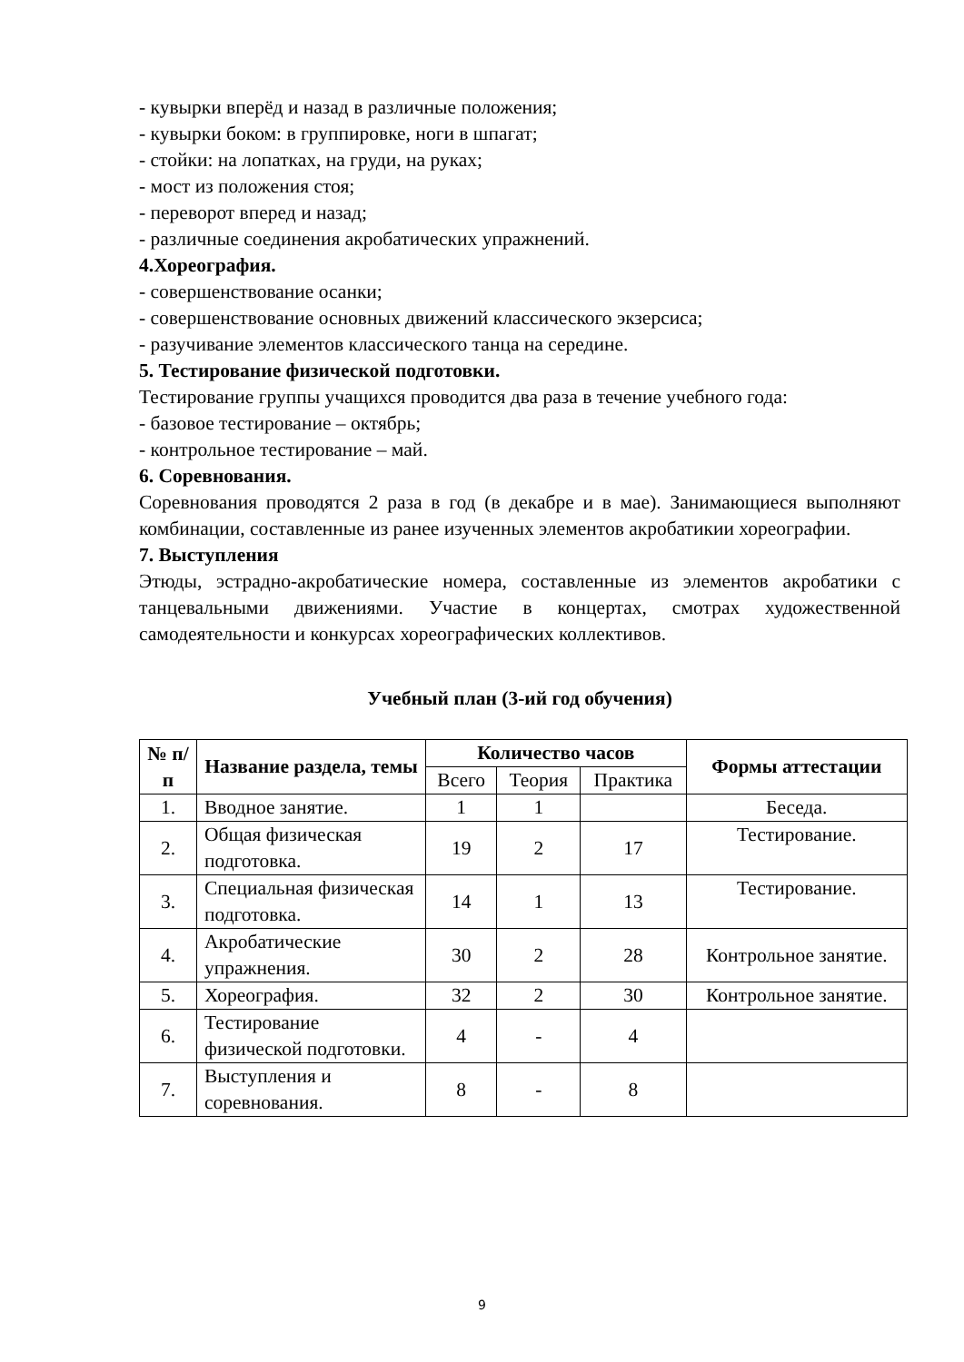- кувырки вперёд и назад в различные положения;
- кувырки боком: в группировке, ноги в шпагат;
- стойки: на лопатках, на груди, на руках;
- мост из положения стоя;
- переворот вперед и назад;
- различные соединения акробатических упражнений.
4.Хореография.
- совершенствование осанки;
- совершенствование основных движений классического экзерсиса;
- разучивание элементов классического танца на середине.
5. Тестирование физической подготовки.
Тестирование группы учащихся проводится два раза в течение учебного года:
- базовое тестирование – октябрь;
- контрольное тестирование – май.
6. Соревнования.
Соревнования проводятся 2 раза в год (в декабре и в мае). Занимающиеся выполняют комбинации, составленные из ранее изученных элементов акробатикии хореографии.
7. Выступления
Этюды, эстрадно-акробатические номера, составленные из элементов акробатики с танцевальными движениями. Участие в концертах, смотрах художественной самодеятельности и конкурсах хореографических коллективов.
Учебный план (3-ий год обучения)
| № п/п | Название раздела, темы | Количество часов | | | Формы аттестации |
| --- | --- | --- | --- | --- | --- |
| | | Всего | Теория | Практика | |
| 1. | Вводное занятие. | 1 | 1 | | Беседа. |
| 2. | Общая физическая подготовка. | 19 | 2 | 17 | Тестирование. |
| 3. | Специальная физическая подготовка. | 14 | 1 | 13 | Тестирование. |
| 4. | Акробатические упражнения. | 30 | 2 | 28 | Контрольное занятие. |
| 5. | Хореография. | 32 | 2 | 30 | Контрольное занятие. |
| 6. | Тестирование физической подготовки. | 4 | - | 4 | |
| 7. | Выступления и соревнования. | 8 | - | 8 | |
9